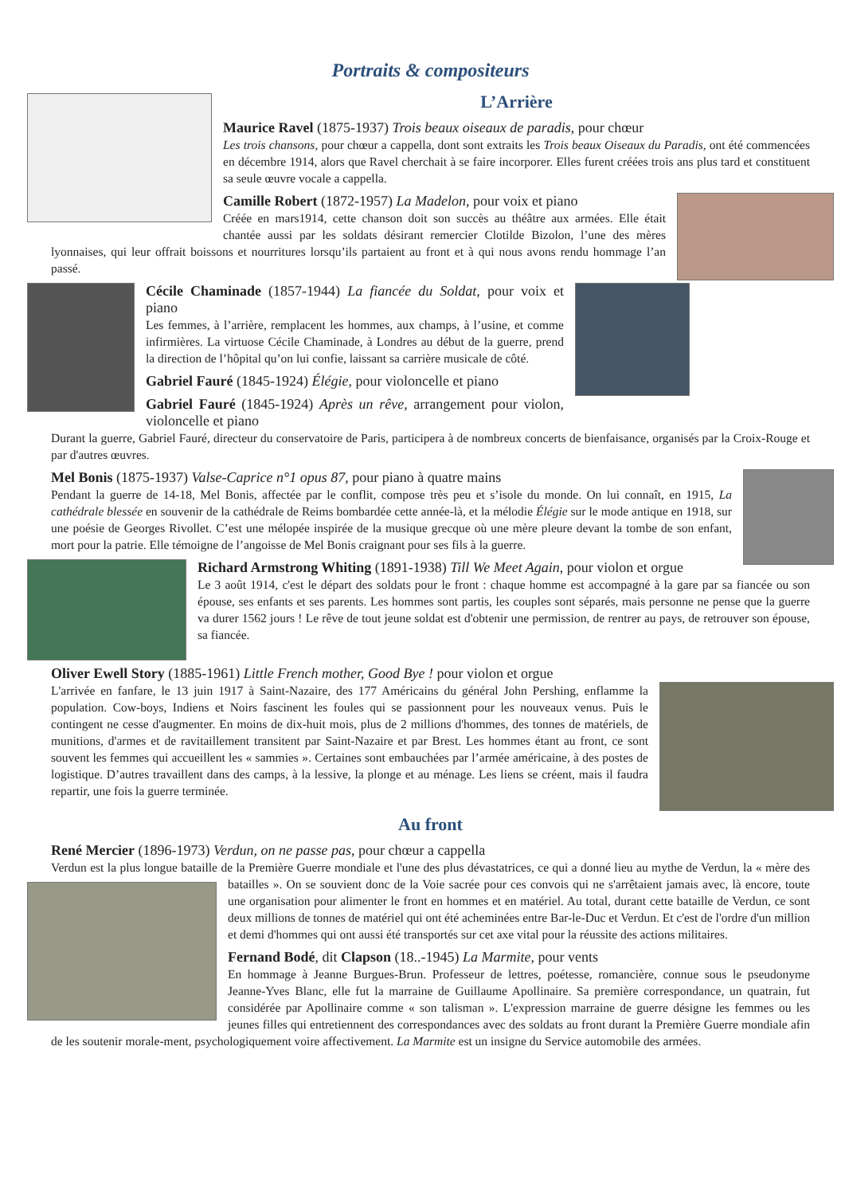Portraits & compositeurs
L’Arrière
Maurice Ravel (1875-1937) Trois beaux oiseaux de paradis, pour chœur
Les trois chansons, pour chœur a cappella, dont sont extraits les Trois beaux Oiseaux du Paradis, ont été commencées en décembre 1914, alors que Ravel cherchait à se faire incorporer. Elles furent créées trois ans plus tard et constituent sa seule œuvre vocale a cappella.
Camille Robert (1872-1957) La Madelon, pour voix et piano
Créée en mars1914, cette chanson doit son succès au théâtre aux armées. Elle était chantée aussi par les soldats désirant remercier Clotilde Bizolon, l’une des mères lyonnaises, qui leur offrait boissons et nourritures lorsqu’ils partaient au front et à qui nous avons rendu hommage l’an passé.
Cécile Chaminade (1857-1944) La fiancée du Soldat, pour voix et piano
Les femmes, à l’arrière, remplacent les hommes, aux champs, à l’usine, et comme infirmières. La virtuose Cécile Chaminade, à Londres au début de la guerre, prend la direction de l’hôpital qu’on lui confie, laissant sa carrière musicale de côté.
Gabriel Fauré (1845-1924) Élégie, pour violoncelle et piano
Gabriel Fauré (1845-1924) Après un rêve, arrangement pour violon, violoncelle et piano
Durant la guerre, Gabriel Fauré, directeur du conservatoire de Paris, participera à de nombreux concerts de bienfaisance, organisés par la Croix-Rouge et par d'autres œuvres.
Mel Bonis (1875-1937) Valse-Caprice n°1 opus 87, pour piano à quatre mains
Pendant la guerre de 14-18, Mel Bonis, affectée par le conflit, compose très peu et s’isole du monde. On lui connaît, en 1915, La cathédrale blessée en souvenir de la cathédrale de Reims bombardée cette année-là, et la mélodie Élégie sur le mode antique en 1918, sur une poésie de Georges Rivollet. C’est une mélopée inspirée de la musique grecque où une mère pleure devant la tombe de son enfant, mort pour la patrie. Elle témoigne de l’angoisse de Mel Bonis craignant pour ses fils à la guerre.
Richard Armstrong Whiting (1891-1938) Till We Meet Again, pour violon et orgue
Le 3 août 1914, c'est le départ des soldats pour le front : chaque homme est accompagné à la gare par sa fiancée ou son épouse, ses enfants et ses parents. Les hommes sont partis, les couples sont séparés, mais personne ne pense que la guerre va durer 1562 jours ! Le rêve de tout jeune soldat est d'obtenir une permission, de rentrer au pays, de retrouver son épouse, sa fiancée.
Oliver Ewell Story (1885-1961) Little French mother, Good Bye ! pour violon et orgue
L'arrivée en fanfare, le 13 juin 1917 à Saint-Nazaire, des 177 Américains du général John Pershing, enflamme la population. Cow-boys, Indiens et Noirs fascinent les foules qui se passionnent pour les nouveaux venus. Puis le contingent ne cesse d'augmenter. En moins de dix-huit mois, plus de 2 millions d'hommes, des tonnes de matériels, de munitions, d'armes et de ravitaillement transitent par Saint-Nazaire et par Brest. Les hommes étant au front, ce sont souvent les femmes qui accueillent les « sammies ». Certaines sont embauchées par l’armée américaine, à des postes de logistique. D’autres travaillent dans des camps, à la lessive, la plonge et au ménage. Les liens se créent, mais il faudra repartir, une fois la guerre terminée.
Au front
René Mercier (1896-1973) Verdun, on ne passe pas, pour chœur a cappella
Verdun est la plus longue bataille de la Première Guerre mondiale et l'une des plus dévastatrices, ce qui a donné lieu au mythe de Verdun, la « mère des batailles ». On se souvient donc de la Voie sacrée pour ces convois qui ne s'arrêtaient jamais avec, là encore, toute une organisation pour alimenter le front en hommes et en matériel. Au total, durant cette bataille de Verdun, ce sont deux millions de tonnes de matériel qui ont été acheminées entre Bar-le-Duc et Verdun. Et c'est de l'ordre d'un million et demi d'hommes qui ont aussi été transportés sur cet axe vital pour la réussite des actions militaires.
Fernand Bodé, dit Clapson (18..-1945) La Marmite, pour vents
En hommage à Jeanne Burgues-Brun. Professeur de lettres, poétesse, romancière, connue sous le pseudonyme Jeanne-Yves Blanc, elle fut la marraine de Guillaume Apollinaire. Sa première correspondance, un quatrain, fut considérée par Apollinaire comme « son talisman ». L'expression marraine de guerre désigne les femmes ou les jeunes filles qui entretiennent des correspondances avec des soldats au front durant la Première Guerre mondiale afin de les soutenir morale-ment, psychologiquement voire affectivement. La Marmite est un insigne du Service automobile des armées.